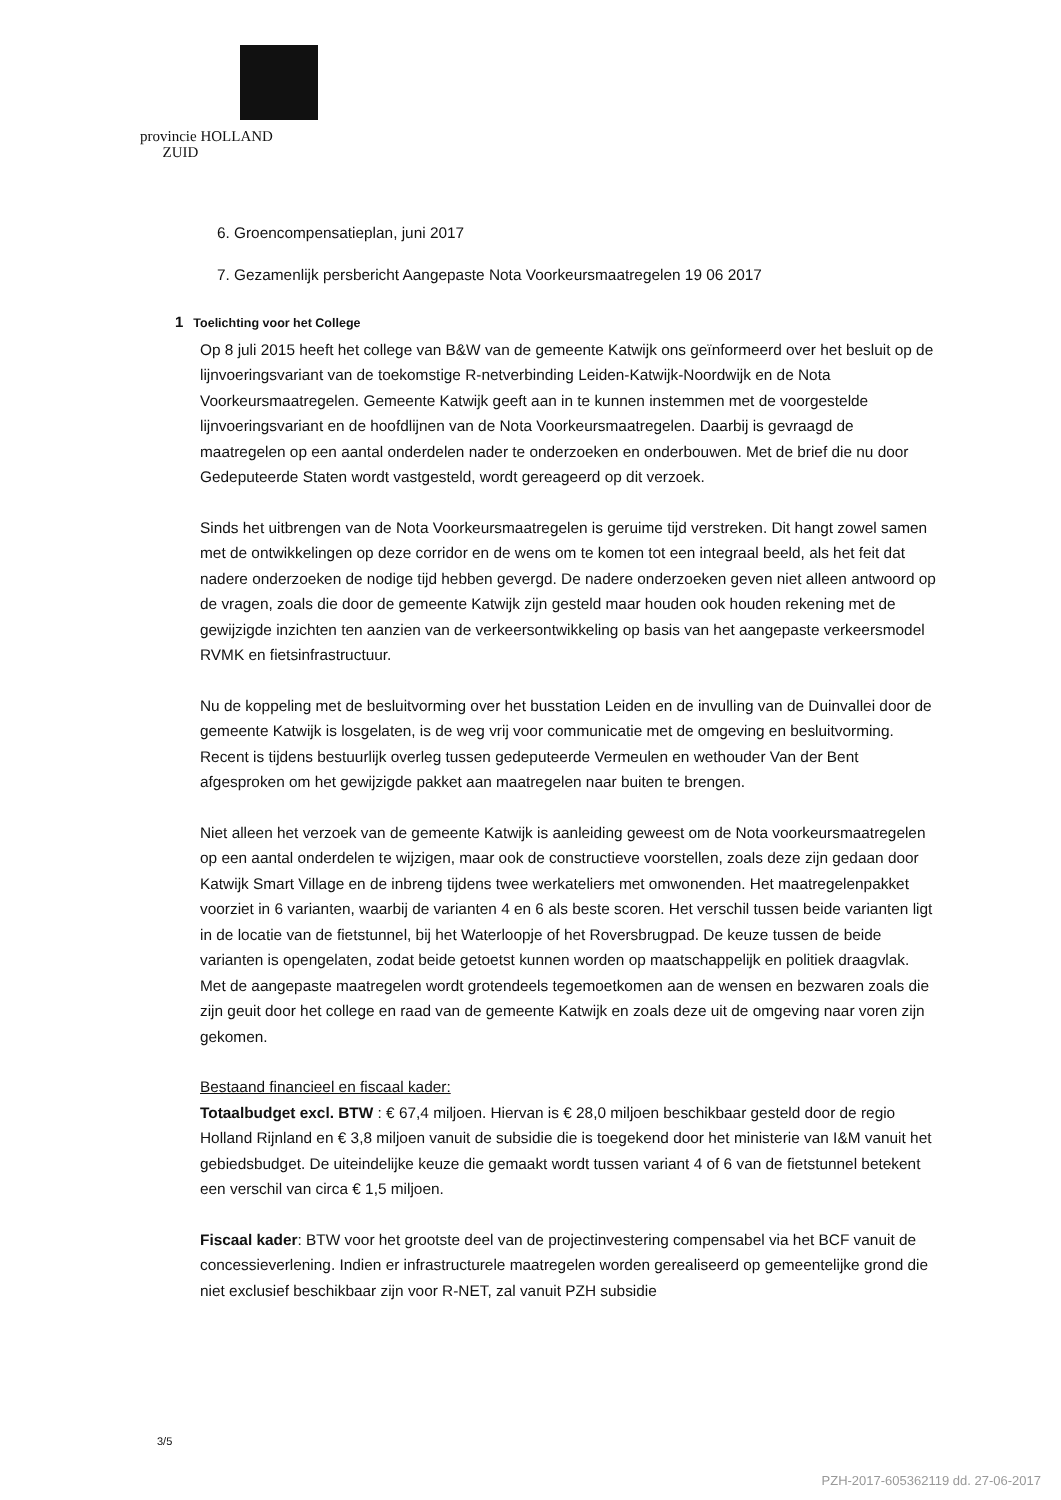provincie HOLLAND
ZUID
6. Groencompensatieplan, juni 2017
7. Gezamenlijk persbericht Aangepaste Nota Voorkeursmaatregelen 19 06 2017
1 Toelichting voor het College
Op 8 juli 2015 heeft het college van B&W van de gemeente Katwijk ons geïnformeerd over het besluit op de lijnvoeringsvariant van de toekomstige R-netverbinding Leiden-Katwijk-Noordwijk en de Nota Voorkeursmaatregelen. Gemeente Katwijk geeft aan in te kunnen instemmen met de voorgestelde lijnvoeringsvariant en de hoofdlijnen van de Nota Voorkeursmaatregelen. Daarbij is gevraagd de maatregelen op een aantal onderdelen nader te onderzoeken en onderbouwen. Met de brief die nu door Gedeputeerde Staten wordt vastgesteld, wordt gereageerd op dit verzoek.
Sinds het uitbrengen van de Nota Voorkeursmaatregelen is geruime tijd verstreken. Dit hangt zowel samen met de ontwikkelingen op deze corridor en de wens om te komen tot een integraal beeld, als het feit dat nadere onderzoeken de nodige tijd hebben gevergd. De nadere onderzoeken geven niet alleen antwoord op de vragen, zoals die door de gemeente Katwijk zijn gesteld maar houden ook houden rekening met de gewijzigde inzichten ten aanzien van de verkeersontwikkeling op basis van het aangepaste verkeersmodel RVMK en fietsinfrastructuur.
Nu de koppeling met de besluitvorming over het busstation Leiden en de invulling van de Duinvallei door de gemeente Katwijk is losgelaten, is de weg vrij voor communicatie met de omgeving en besluitvorming. Recent is tijdens bestuurlijk overleg tussen gedeputeerde Vermeulen en wethouder Van der Bent afgesproken om het gewijzigde pakket aan maatregelen naar buiten te brengen.
Niet alleen het verzoek van de gemeente Katwijk is aanleiding geweest om de Nota voorkeursmaatregelen op een aantal onderdelen te wijzigen, maar ook de constructieve voorstellen, zoals deze zijn gedaan door Katwijk Smart Village en de inbreng tijdens twee werkateliers met omwonenden. Het maatregelenpakket voorziet in 6 varianten, waarbij de varianten 4 en 6 als beste scoren. Het verschil tussen beide varianten ligt in de locatie van de fietstunnel, bij het Waterloopje of het Roversbrugpad. De keuze tussen de beide varianten is opengelaten, zodat beide getoetst kunnen worden op maatschappelijk en politiek draagvlak.
Met de aangepaste maatregelen wordt grotendeels tegemoetkomen aan de wensen en bezwaren zoals die zijn geuit door het college en raad van de gemeente Katwijk en zoals deze uit de omgeving naar voren zijn gekomen.
Bestaand financieel en fiscaal kader:
Totaalbudget excl. BTW : € 67,4 miljoen. Hiervan is € 28,0 miljoen beschikbaar gesteld door de regio Holland Rijnland en € 3,8 miljoen vanuit de subsidie die is toegekend door het ministerie van I&M vanuit het gebiedsbudget. De uiteindelijke keuze die gemaakt wordt tussen variant 4 of 6 van de fietstunnel betekent een verschil van circa € 1,5 miljoen.
Fiscaal kader: BTW voor het grootste deel van de projectinvestering compensabel via het BCF vanuit de concessieverlening. Indien er infrastructurele maatregelen worden gerealiseerd op gemeentelijke grond die niet exclusief beschikbaar zijn voor R-NET, zal vanuit PZH subsidie
3/5
PZH-2017-605362119 dd. 27-06-2017